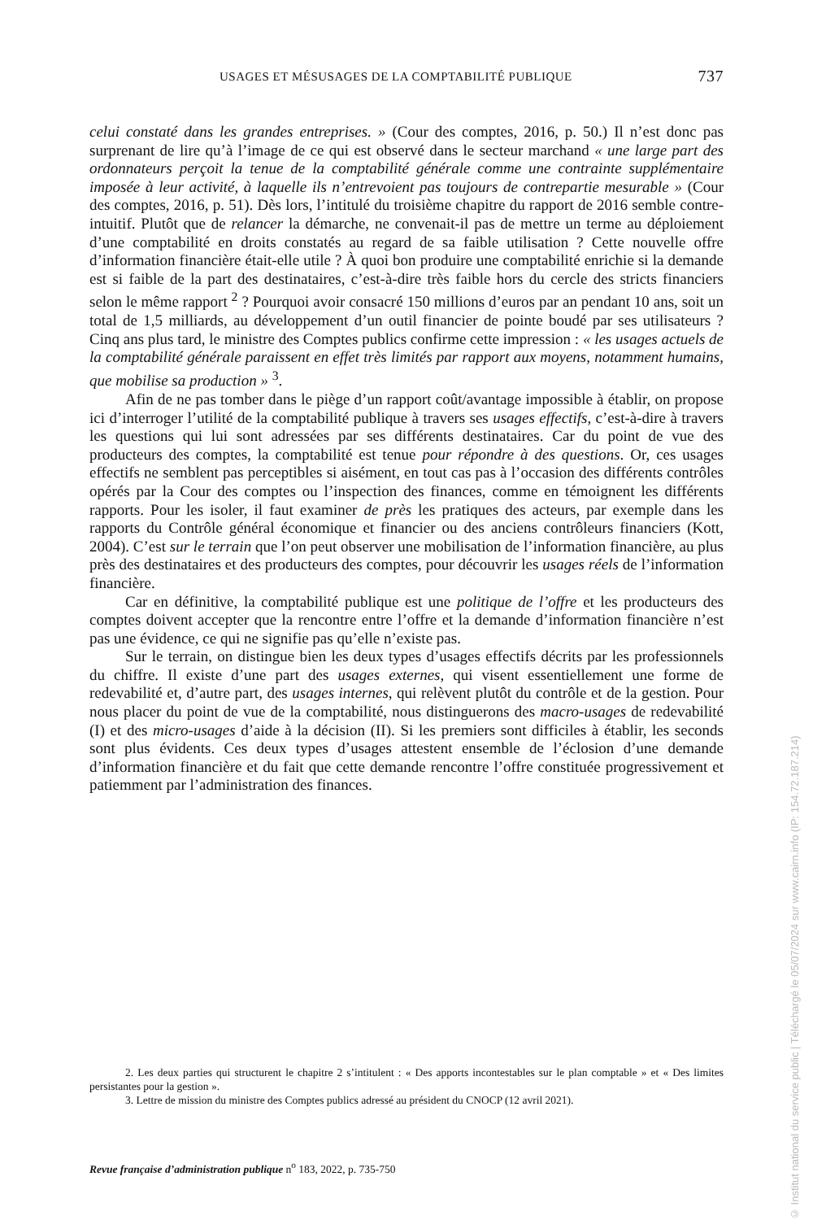USAGES ET MÉSUSAGES DE LA COMPTABILITÉ PUBLIQUE 737
celui constaté dans les grandes entreprises. » (Cour des comptes, 2016, p. 50.) Il n’est donc pas surprenant de lire qu’à l’image de ce qui est observé dans le secteur marchand « une large part des ordonnateurs perçoit la tenue de la comptabilité générale comme une contrainte supplémentaire imposée à leur activité, à laquelle ils n’entrevoient pas toujours de contrepartie mesurable » (Cour des comptes, 2016, p. 51). Dès lors, l’intitulé du troisième chapitre du rapport de 2016 semble contre-intuitif. Plutôt que de relancer la démarche, ne convenait-il pas de mettre un terme au déploiement d’une comptabilité en droits constatés au regard de sa faible utilisation ? Cette nouvelle offre d’information financière était-elle utile ? À quoi bon produire une comptabilité enrichie si la demande est si faible de la part des destinataires, c’est-à-dire très faible hors du cercle des stricts financiers selon le même rapport <sup>2</sup> ? Pourquoi avoir consacré 150 millions d’euros par an pendant 10 ans, soit un total de 1,5 milliards, au développement d’un outil financier de pointe boudé par ses utilisateurs ? Cinq ans plus tard, le ministre des Comptes publics confirme cette impression : « les usages actuels de la comptabilité générale paraissent en effet très limités par rapport aux moyens, notamment humains, que mobilise sa production » <sup>3</sup>.
Afin de ne pas tomber dans le piège d’un rapport coût/avantage impossible à établir, on propose ici d’interroger l’utilité de la comptabilité publique à travers ses usages effectifs, c’est-à-dire à travers les questions qui lui sont adressées par ses différents destinataires. Car du point de vue des producteurs des comptes, la comptabilité est tenue pour répondre à des questions. Or, ces usages effectifs ne semblent pas perceptibles si aisément, en tout cas pas à l’occasion des différents contrôles opérés par la Cour des comptes ou l’inspection des finances, comme en témoignent les différents rapports. Pour les isoler, il faut examiner de près les pratiques des acteurs, par exemple dans les rapports du Contrôle général économique et financier ou des anciens contrôleurs financiers (Kott, 2004). C’est sur le terrain que l’on peut observer une mobilisation de l’information financière, au plus près des destinataires et des producteurs des comptes, pour découvrir les usages réels de l’information financière.
Car en définitive, la comptabilité publique est une politique de l’offre et les producteurs des comptes doivent accepter que la rencontre entre l’offre et la demande d’information financière n’est pas une évidence, ce qui ne signifie pas qu’elle n’existe pas.
Sur le terrain, on distingue bien les deux types d’usages effectifs décrits par les professionnels du chiffre. Il existe d’une part des usages externes, qui visent essentiellement une forme de redevabilité et, d’autre part, des usages internes, qui relèvent plutôt du contrôle et de la gestion. Pour nous placer du point de vue de la comptabilité, nous distinguerons des macro-usages de redevabilité (I) et des micro-usages d’aide à la décision (II). Si les premiers sont difficiles à établir, les seconds sont plus évidents. Ces deux types d’usages attestent ensemble de l’éclosion d’une demande d’information financière et du fait que cette demande rencontre l’offre constituée progressivement et patiemment par l’administration des finances.
2. Les deux parties qui structurent le chapitre 2 s’intitulent : « Des apports incontestables sur le plan comptable » et « Des limites persistantes pour la gestion ».
3. Lettre de mission du ministre des Comptes publics adressé au président du CNOCP (12 avril 2021).
Revue française d’administration publique n<sup>o</sup> 183, 2022, p. 735-750
© Institut national du service public | Téléchargé le 05/07/2024 sur www.cairn.info (IP: 154.72.187.214)